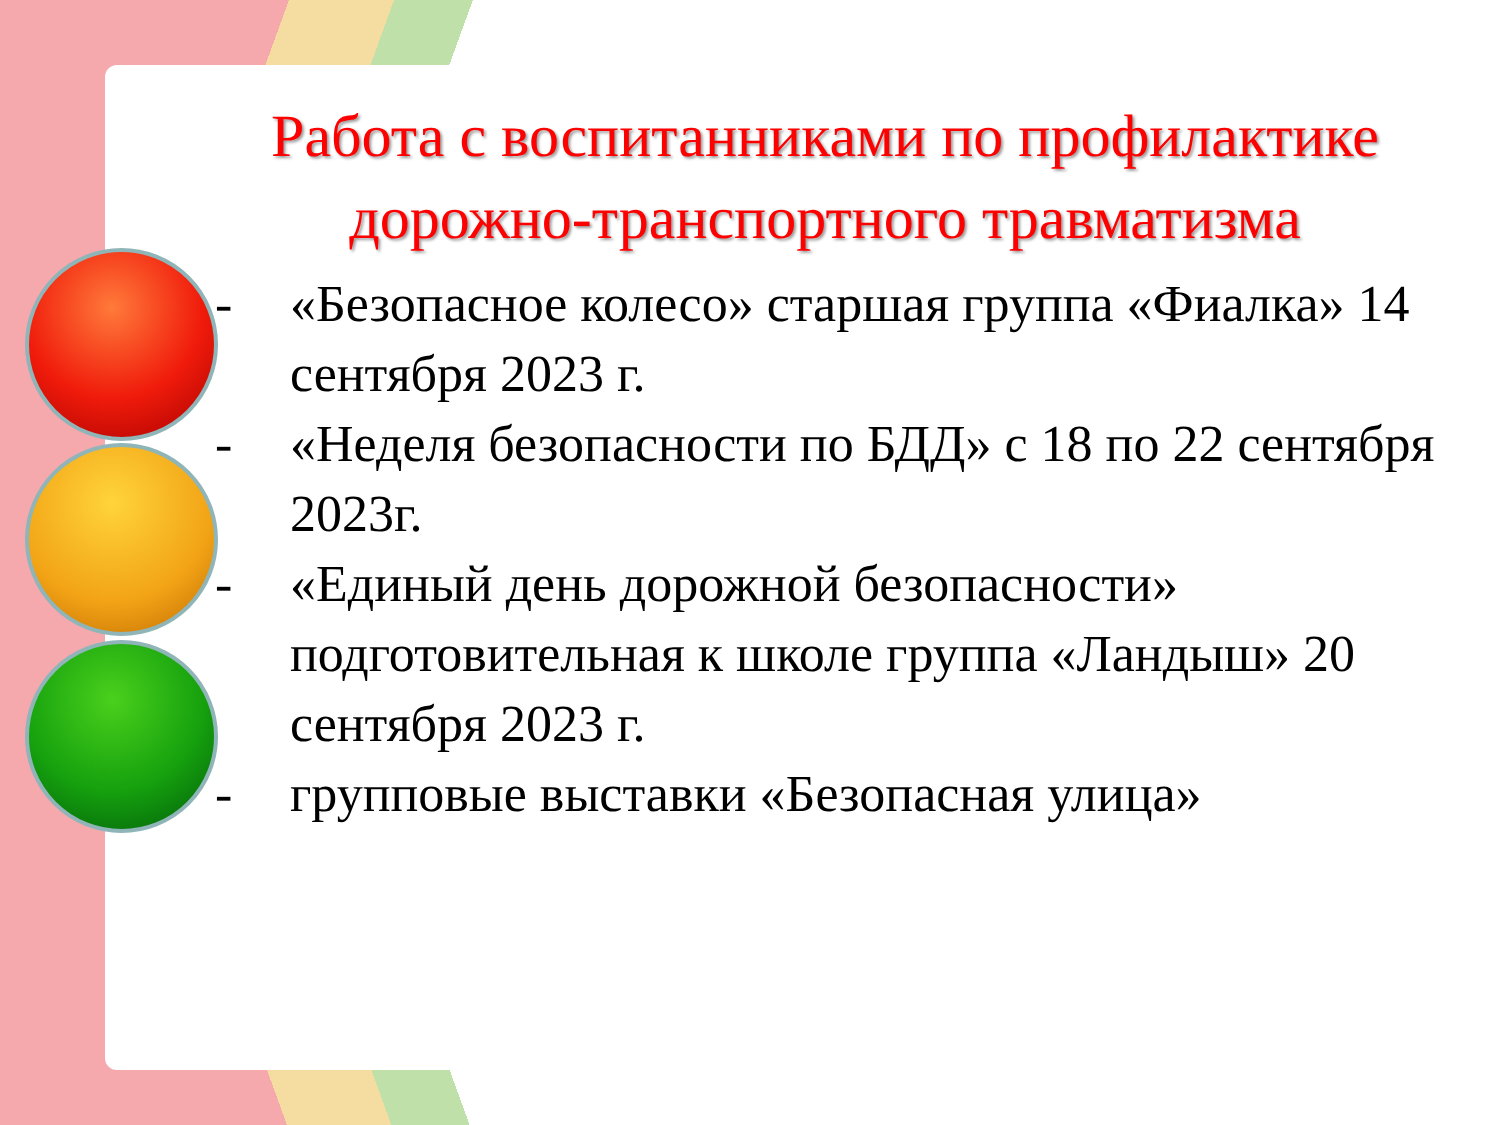Работа с воспитанниками по профилактике дорожно-транспортного травматизма
- «Безопасное колесо» старшая группа «Фиалка» 14 сентября 2023 г.
- «Неделя безопасности по БДД» с 18 по 22 сентября 2023г.
- «Единый день дорожной безопасности» подготовительная к школе группа «Ландыш» 20 сентября 2023 г.
- групповые выставки «Безопасная улица»